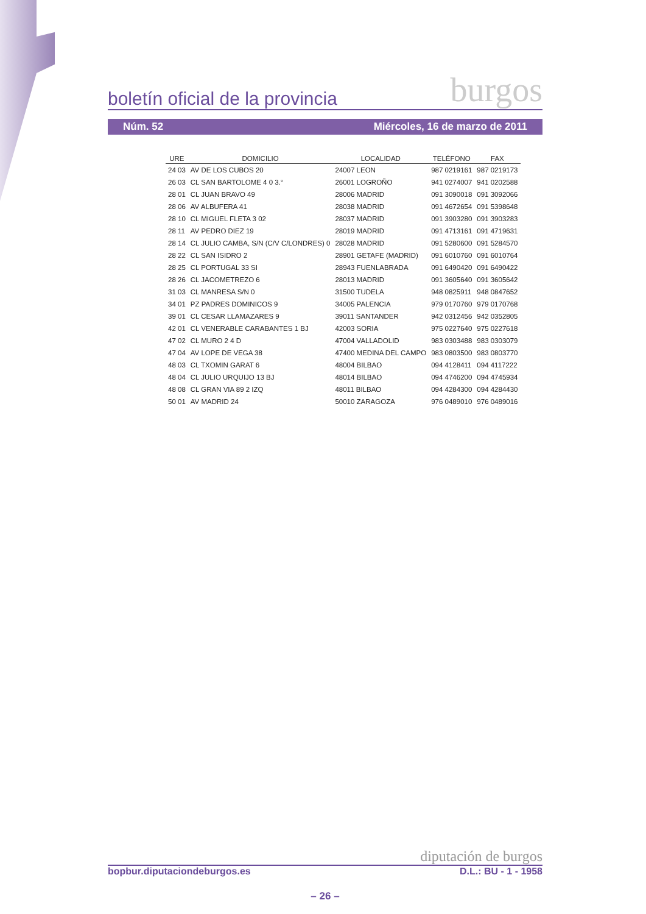boletín oficial de la provincia burgos
Núm. 52 Miércoles, 16 de marzo de 2011
| URE | DOMICILIO | LOCALIDAD | TELÉFONO | FAX |
| --- | --- | --- | --- | --- |
| 24 03 | AV DE LOS CUBOS 20 | 24007 LEON | 987 0219161 | 987 0219173 |
| 26 03 | CL SAN BARTOLOME 4 0 3.° | 26001 LOGROÑO | 941 0274007 | 941 0202588 |
| 28 01 | CL JUAN BRAVO 49 | 28006 MADRID | 091 3090018 | 091 3092066 |
| 28 06 | AV ALBUFERA 41 | 28038 MADRID | 091 4672654 | 091 5398648 |
| 28 10 | CL MIGUEL FLETA 3 02 | 28037 MADRID | 091 3903280 | 091 3903283 |
| 28 11 | AV PEDRO DIEZ 19 | 28019 MADRID | 091 4713161 | 091 4719631 |
| 28 14 | CL JULIO CAMBA, S/N (C/V C/LONDRES) 0 | 28028 MADRID | 091 5280600 | 091 5284570 |
| 28 22 | CL SAN ISIDRO 2 | 28901 GETAFE (MADRID) | 091 6010760 | 091 6010764 |
| 28 25 | CL PORTUGAL 33 SI | 28943 FUENLABRADA | 091 6490420 | 091 6490422 |
| 28 26 | CL JACOMETREZO 6 | 28013 MADRID | 091 3605640 | 091 3605642 |
| 31 03 | CL MANRESA S/N 0 | 31500 TUDELA | 948 0825911 | 948 0847652 |
| 34 01 | PZ PADRES DOMINICOS 9 | 34005 PALENCIA | 979 0170760 | 979 0170768 |
| 39 01 | CL CESAR LLAMAZARES 9 | 39011 SANTANDER | 942 0312456 | 942 0352805 |
| 42 01 | CL VENERABLE CARABANTES 1 BJ | 42003 SORIA | 975 0227640 | 975 0227618 |
| 47 02 | CL MURO 2 4 D | 47004 VALLADOLID | 983 0303488 | 983 0303079 |
| 47 04 | AV LOPE DE VEGA 38 | 47400 MEDINA DEL CAMPO | 983 0803500 | 983 0803770 |
| 48 03 | CL TXOMIN GARAT 6 | 48004 BILBAO | 094 4128411 | 094 4117222 |
| 48 04 | CL JULIO URQUIJO 13 BJ | 48014 BILBAO | 094 4746200 | 094 4745934 |
| 48 08 | CL GRAN VIA 89 2 IZQ | 48011 BILBAO | 094 4284300 | 094 4284430 |
| 50 01 | AV MADRID 24 | 50010 ZARAGOZA | 976 0489010 | 976 0489016 |
diputación de burgos
bopbur.diputaciondeburgos.es D.L.: BU - 1 - 1958
– 26 –